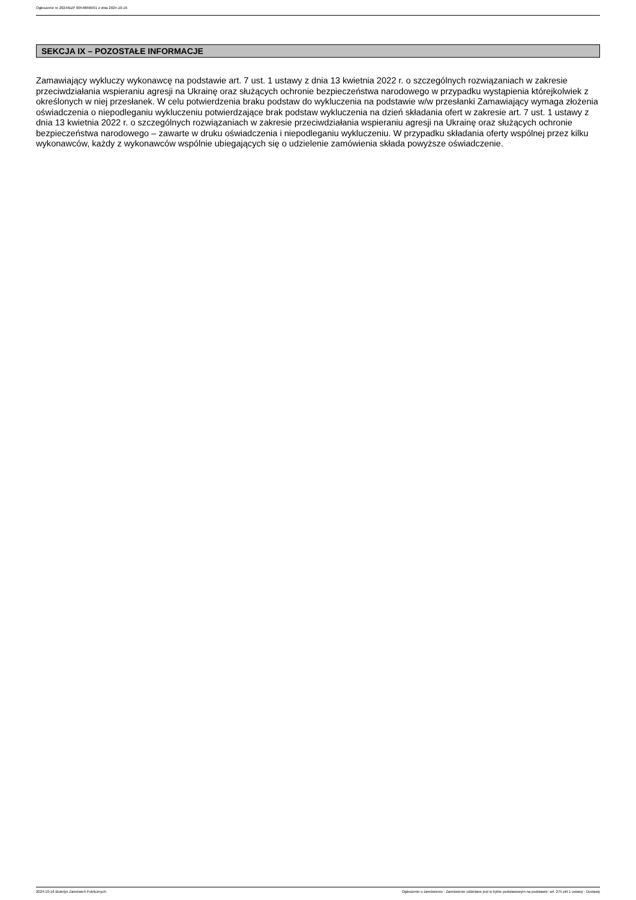Ogłoszenie nr 2024/BZP 00548696/01 z dnia 2024-10-16
SEKCJA IX – POZOSTAŁE INFORMACJE
Zamawiający wykluczy wykonawcę na podstawie art. 7 ust. 1 ustawy z dnia 13 kwietnia 2022 r. o szczególnych rozwiązaniach w zakresie przeciwdziałania wspieraniu agresji na Ukrainę oraz służących ochronie bezpieczeństwa narodowego w przypadku wystąpienia którejkolwiek z określonych w niej przesłanek. W celu potwierdzenia braku podstaw do wykluczenia na podstawie w/w przesłanki Zamawiający wymaga złożenia oświadczenia o niepodleganiu wykluczeniu potwierdzające brak podstaw wykluczenia na dzień składania ofert w zakresie art. 7 ust. 1 ustawy z dnia 13 kwietnia 2022 r. o szczególnych rozwiązaniach w zakresie przeciwdziałania wspieraniu agresji na Ukrainę oraz służących ochronie bezpieczeństwa narodowego – zawarte w druku oświadczenia i niepodleganiu wykluczeniu. W przypadku składania oferty wspólnej przez kilku wykonawców, każdy z wykonawców wspólnie ubiegających się o udzielenie zamówienia składa powyższe oświadczenie.
2024-10-16 Biuletyn Zamówień Publicznych Ogłoszenie o zamówieniu - Zamówienie udzielane jest w trybie podstawowym na podstawie: art. 275 pkt 1 ustawy - Dostawy